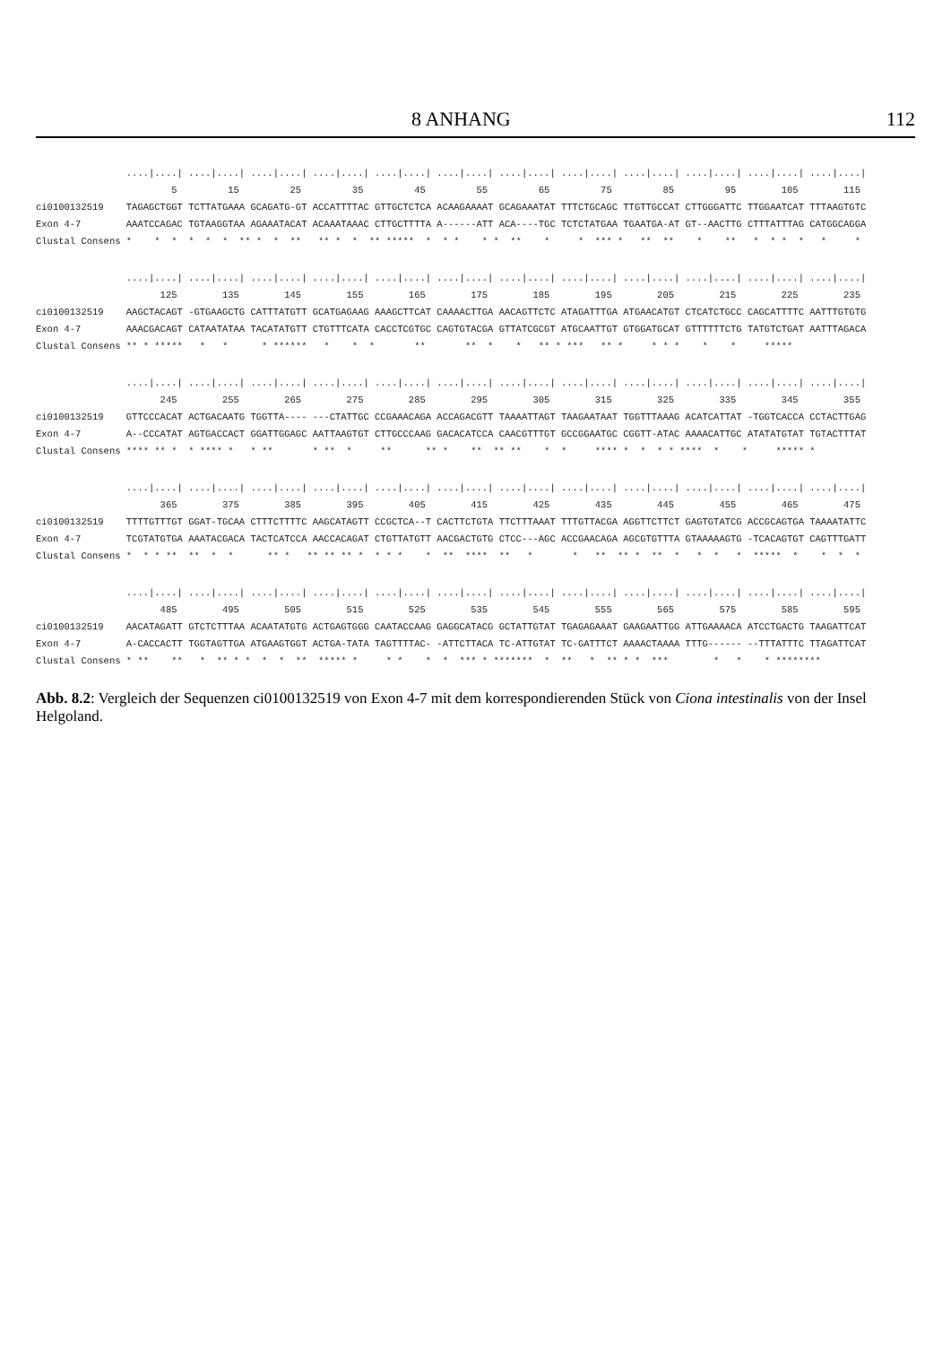8 ANHANG 112
                ....|....| ....|....| ....|....| ....|....| ....|....| ....|....| ....|....| ....|....| ....|....| ....|....| ....|....| ....|....|
                        5         15         25         35         45         55         65         75         85         95        105        115
ci0100132519    TAGAGCTGGT TCTTATGAAA GCAGATG-GT ACCATTTTAC GTTGCTCTCA ACAAGAAAAT GCAGAAATAT TTTCTGCAGC TTGTTGCCAT CTTGGGATTC TTGGAATCAT TTTAAGTGTC
Exon 4-7        AAATCCAGAC TGTAAGGTAA AGAAATACAT ACAAATAAAC CTTGCTTTTA A------ATT ACA----TGC TCTCTATGAA TGAATGA-AT GT--AACTTG CTTTATTTAG CATGGCAGGA
Clustal Consens *    *  *  *  *  *  ** *  *  **   ** *  *  ** *****  *  * *    * *  **    *     *  *** *   **  **    *    **   *  * *  *   *     *
                ....|....| ....|....| ....|....| ....|....| ....|....| ....|....| ....|....| ....|....| ....|....| ....|....| ....|....| ....|....|
                      125        135        145        155        165        175        185        195        205        215        225        235
ci0100132519    AAGCTACAGT -GTGAAGCTG CATTTATGTT GCATGAGAAG AAAGCTTCAT CAAAACTTGA AACAGTTCTC ATAGATTTGA ATGAACATGT CTCATCTGCC CAGCATTTTC AATTTGTGTG
Exon 4-7        AAACGACAGT CATAATATAA TACATATGTT CTGTTTCATA CACCTCGTGC CAGTGTACGA GTTATCGCGT ATGCAATTGT GTGGATGCAT GTTTTTTCTG TATGTCTGAT AATTTAGACA
Clustal Consens ** * *****   *   *      * ******   *    *  *       **       **  *    *   ** * ***   ** *     * * *    *    *     *****
                ....|....| ....|....| ....|....| ....|....| ....|....| ....|....| ....|....| ....|....| ....|....| ....|....| ....|....| ....|....|
                      245        255        265        275        285        295        305        315        325        335        345        355
ci0100132519    GTTCCCACAT ACTGACAATG TGGTTA---- ---CTATTGC CCGAAACAGA ACCAGACGTT TAAAATTAGT TAAGAATAAT TGGTTTAAAG ACATCATTAT -TGGTCACCA CCTACTTGAG
Exon 4-7        A--CCCATAT AGTGACCACT GGATTGGAGC AATTAAGTGT CTTGCCCAAG GACACATCCA CAACGTTTGT GCCGGAATGC CGGTT-ATAC AAAACATTGC ATATATGTAT TGTACTTTAT
Clustal Consens **** ** *  * **** *   * **       * **  *     **      ** *    **  ** **    *  *     **** *  *  * * ****  *    *     ***** *
                ....|....| ....|....| ....|....| ....|....| ....|....| ....|....| ....|....| ....|....| ....|....| ....|....| ....|....| ....|....|
                      365        375        385        395        405        415        425        435        445        455        465        475
ci0100132519    TTTTGTTTGT GGAT-TGCAA CTTTCTTTTC AAGCATAGTT CCGCTCA--T CACTTCTGTA TTCTTTAAAT TTTGTTACGA AGGTTCTTCT GAGTGTATCG ACCGCAGTGA TAAAATATTC
Exon 4-7        TCGTATGTGA AAATACGACA TACTCATCCA AACCACAGAT CTGTTATGTT AACGACTGTG CTCC---AGC ACCGAACAGA AGCGTGTTTA GTAAAAAGTG -TCACAGTGT CAGTTTGATT
Clustal Consens *  * * **  **  *  *      ** *   ** ** ** *  * * *    *  **  ****  **   *       *   **  ** *  **  *   *  *   *  *****  *    *  *  *
                ....|....| ....|....| ....|....| ....|....| ....|....| ....|....| ....|....| ....|....| ....|....| ....|....| ....|....| ....|....|
                      485        495        505        515        525        535        545        555        565        575        585        595
ci0100132519    AACATAGATT GTCTCTTTAA ACAATATGTG ACTGAGTGGG CAATACCAAG GAGGCATACG GCTATTGTAT TGAGAGAAAT GAAGAATTGG ATTGAAAACA ATCCTGACTG TAAGATTCAT
Exon 4-7        A-CACCACTT TGGTAGTTGA ATGAAGTGGT ACTGA-TATA TAGTTTTAC- -ATTCTTACA TC-ATTGTAT TC-GATTTCT AAAACTAAAA TTTG------ --TTTATTTC TTAGATTCAT
Clustal Consens * **    **   *  ** * *  *  *  **  ***** *     * *    *  *  *** * *******  *  **   *  ** * *  ***        *   *    * ********
Abb. 8.2: Vergleich der Sequenzen ci0100132519 von Exon 4-7 mit dem korrespondierenden Stück von Ciona intestinalis von der Insel Helgoland.